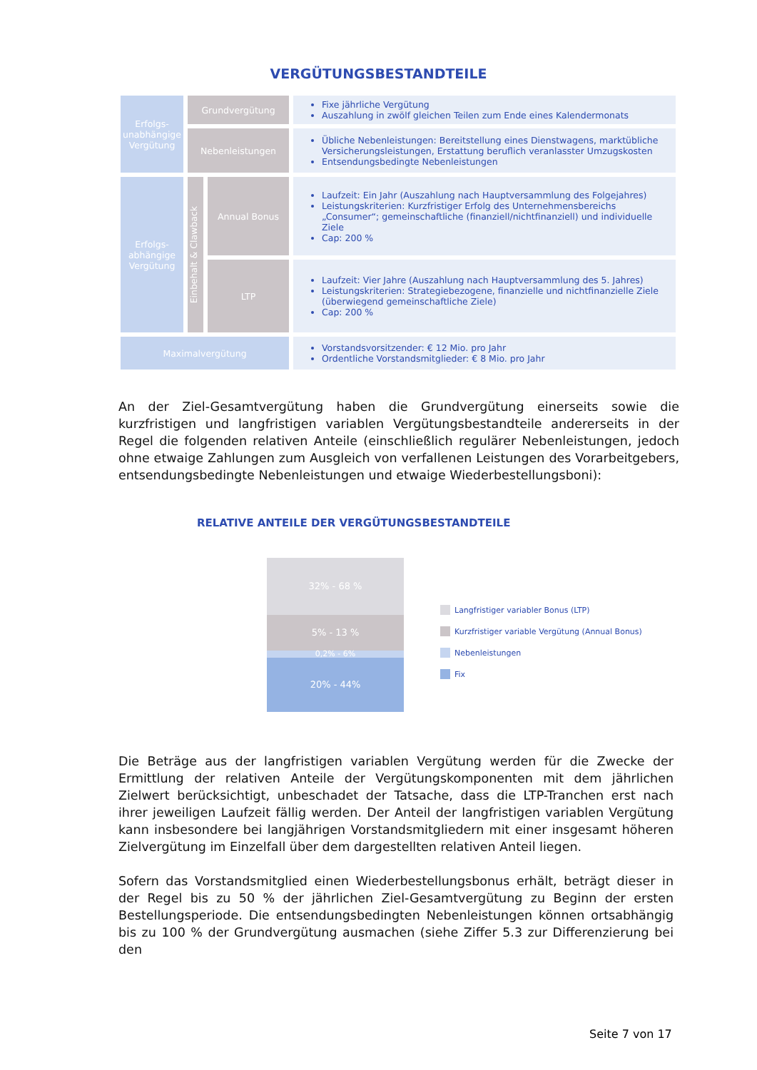VERGÜTUNGSBESTANDTEILE
| Erfolgs- unabhängige Vergütung | Grundvergütung | | Fixe jährliche Vergütung Auszahlung in zwölf gleichen Teilen zum Ende eines Kalendermonats |
| | Nebenleistungen | | Übliche Nebenleistungen: Bereitstellung eines Dienstwagens, marktübliche Versicherungsleistungen, Erstattung beruflich veranlasster Umzugskosten Entsendungsbedingte Nebenleistungen |
| Erfolgs- abhängige Vergütung | Einbehalt & Clawback | Annual Bonus | Laufzeit: Ein Jahr (Auszahlung nach Hauptversammlung des Folgejahres) Leistungskriterien: Kurzfristiger Erfolg des Unternehmensbereichs „Consumer“; gemeinschaftliche (finanziell/nichtfinanziell) und individuelle Ziele Cap: 200 % |
| | | LTP | Laufzeit: Vier Jahre (Auszahlung nach Hauptversammlung des 5. Jahres) Leistungskriterien: Strategiebezogene, finanzielle und nichtfinanzielle Ziele (überwiegend gemeinschaftliche Ziele) Cap: 200 % |
| Maximalvergütung | | | Vorstandsvorsitzender: € 12 Mio. pro Jahr Ordentliche Vorstandsmitglieder: € 8 Mio. pro Jahr |
An der Ziel-Gesamtvergütung haben die Grundvergütung einerseits sowie die kurzfristigen und langfristigen variablen Vergütungsbestandteile andererseits in der Regel die folgenden relativen Anteile (einschließlich regulärer Nebenleistungen, jedoch ohne etwaige Zahlungen zum Ausgleich von verfallenen Leistungen des Vorarbeitgebers, entsendungsbedingte Nebenleistungen und etwaige Wiederbestellungsboni):
RELATIVE ANTEILE DER VERGÜTUNGSBESTANDTEILE
32% - 68 %
5% - 13 %
0,2% - 6%
20% - 44%
Langfristiger variabler Bonus (LTP)
Kurzfristiger variable Vergütung (Annual Bonus)
Nebenleistungen
Fix
Die Beträge aus der langfristigen variablen Vergütung werden für die Zwecke der Ermittlung der relativen Anteile der Vergütungskomponenten mit dem jährlichen Zielwert berücksichtigt, unbeschadet der Tatsache, dass die LTP-Tranchen erst nach ihrer jeweiligen Laufzeit fällig werden. Der Anteil der langfristigen variablen Vergütung kann insbesondere bei langjährigen Vorstandsmitgliedern mit einer insgesamt höheren Zielvergütung im Einzelfall über dem dargestellten relativen Anteil liegen.
Sofern das Vorstandsmitglied einen Wiederbestellungsbonus erhält, beträgt dieser in der Regel bis zu 50 % der jährlichen Ziel-Gesamtvergütung zu Beginn der ersten Bestellungsperiode. Die entsendungsbedingten Nebenleistungen können ortsabhängig bis zu 100 % der Grundvergütung ausmachen (siehe Ziffer 5.3 zur Differenzierung bei den
Seite 7 von 17